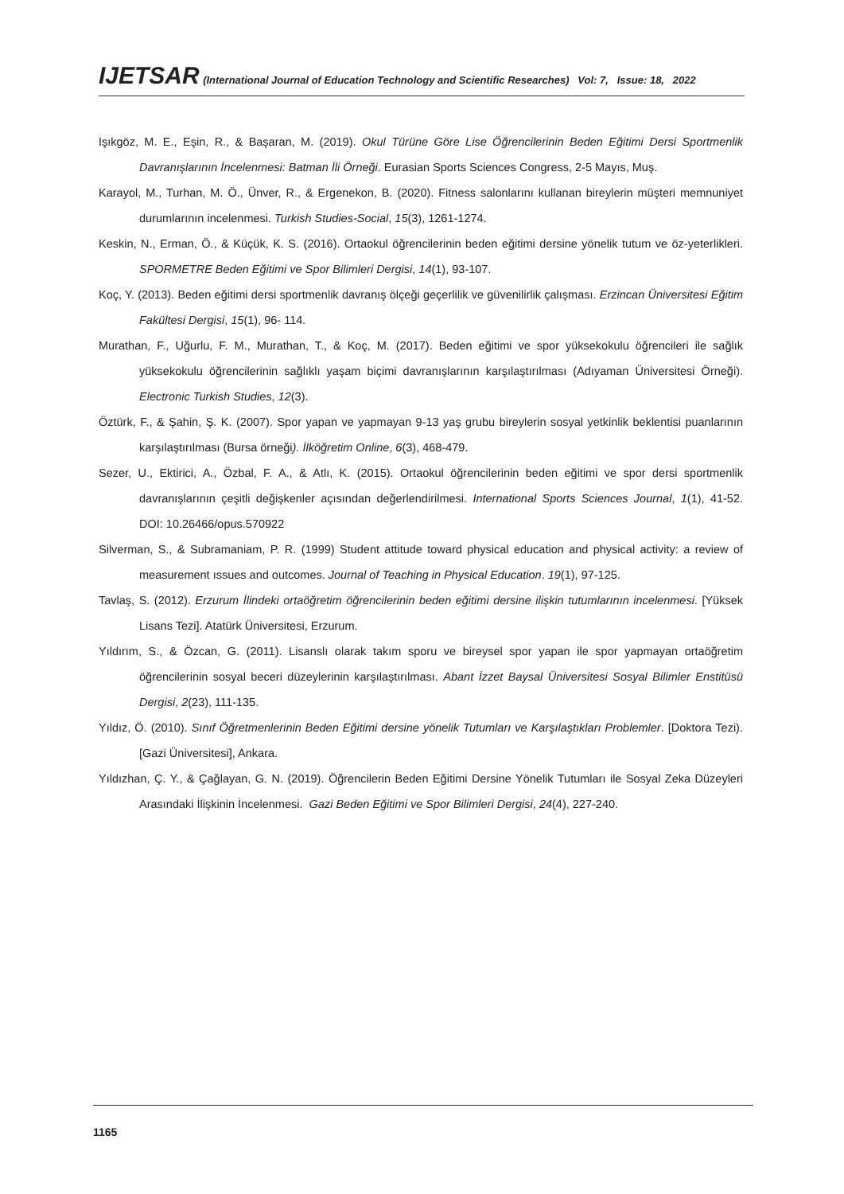IJETSAR (International Journal of Education Technology and Scientific Researches) Vol: 7, Issue: 18, 2022
Işıkgöz, M. E., Eşin, R., & Başaran, M. (2019). Okul Türüne Göre Lise Öğrencilerinin Beden Eğitimi Dersi Sportmenlik Davranışlarının İncelenmesi: Batman İli Örneği. Eurasian Sports Sciences Congress, 2-5 Mayıs, Muş.
Karayol, M., Turhan, M. Ö., Ünver, R., & Ergenekon, B. (2020). Fitness salonlarını kullanan bireylerin müşteri memnuniyet durumlarının incelenmesi. Turkish Studies-Social, 15(3), 1261-1274.
Keskin, N., Erman, Ö., & Küçük, K. S. (2016). Ortaokul öğrencilerinin beden eğitimi dersine yönelik tutum ve öz-yeterlikleri. SPORMETRE Beden Eğitimi ve Spor Bilimleri Dergisi, 14(1), 93-107.
Koç, Y. (2013). Beden eğitimi dersi sportmenlik davranış ölçeği geçerlilik ve güvenilirlik çalışması. Erzincan Üniversitesi Eğitim Fakültesi Dergisi, 15(1), 96- 114.
Murathan, F., Uğurlu, F. M., Murathan, T., & Koç, M. (2017). Beden eğitimi ve spor yüksekokulu öğrencileri ile sağlık yüksekokulu öğrencilerinin sağlıklı yaşam biçimi davranışlarının karşılaştırılması (Adıyaman Üniversitesi Örneği). Electronic Turkish Studies, 12(3).
Öztürk, F., & Şahin, Ş. K. (2007). Spor yapan ve yapmayan 9-13 yaş grubu bireylerin sosyal yetkinlik beklentisi puanlarının karşılaştırılması (Bursa örneği). İlköğretim Online, 6(3), 468-479.
Sezer, U., Ektirici, A., Özbal, F. A., & Atlı, K. (2015). Ortaokul öğrencilerinin beden eğitimi ve spor dersi sportmenlik davranışlarının çeşitli değişkenler açısından değerlendirilmesi. International Sports Sciences Journal, 1(1), 41-52. DOI: 10.26466/opus.570922
Silverman, S., & Subramaniam, P. R. (1999) Student attitude toward physical education and physical activity: a review of measurement ıssues and outcomes. Journal of Teaching in Physical Education. 19(1), 97-125.
Tavlaş, S. (2012). Erzurum İlindeki ortaöğretim öğrencilerinin beden eğitimi dersine ilişkin tutumlarının incelenmesi. [Yüksek Lisans Tezi]. Atatürk Üniversitesi, Erzurum.
Yıldırım, S., & Özcan, G. (2011). Lisanslı olarak takım sporu ve bireysel spor yapan ile spor yapmayan ortaöğretim öğrencilerinin sosyal beceri düzeylerinin karşılaştırılması. Abant İzzet Baysal Üniversitesi Sosyal Bilimler Enstitüsü Dergisi, 2(23), 111-135.
Yıldız, Ö. (2010). Sınıf Öğretmenlerinin Beden Eğitimi dersine yönelik Tutumları ve Karşılaştıkları Problemler. [Doktora Tezi). [Gazi Üniversitesi], Ankara.
Yıldızhan, Ç. Y., & Çağlayan, G. N. (2019). Öğrencilerin Beden Eğitimi Dersine Yönelik Tutumları ile Sosyal Zeka Düzeyleri Arasındaki İlişkinin İncelenmesi. Gazi Beden Eğitimi ve Spor Bilimleri Dergisi, 24(4), 227-240.
1165